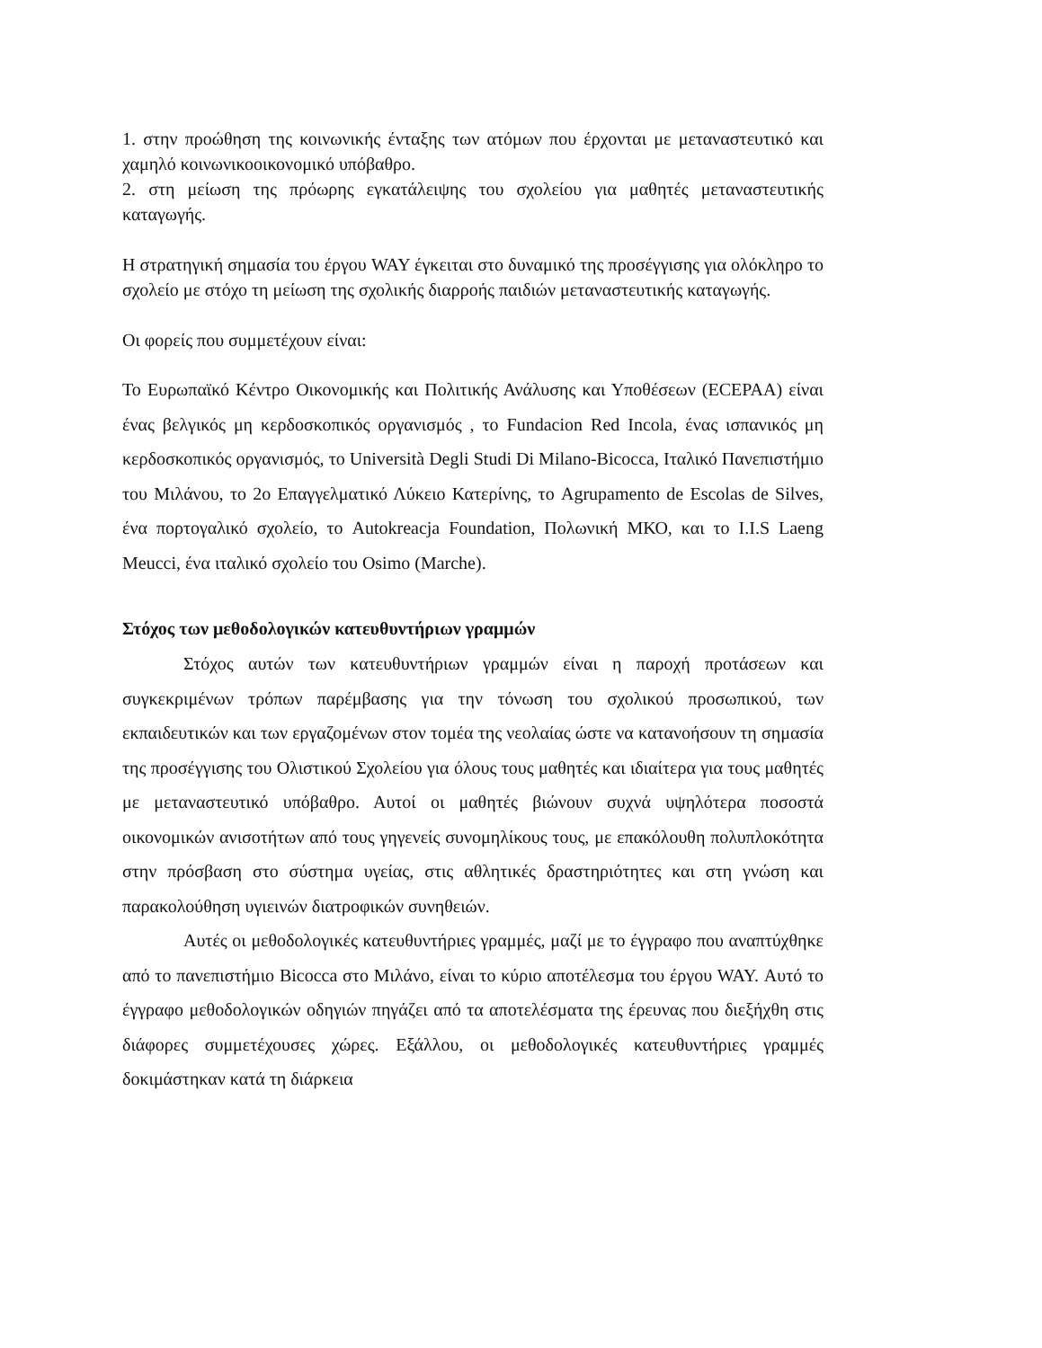1. στην προώθηση της κοινωνικής ένταξης των ατόμων που έρχονται με μεταναστευτικό και χαμηλό κοινωνικοοικονομικό υπόβαθρο.
2. στη μείωση της πρόωρης εγκατάλειψης του σχολείου για μαθητές μεταναστευτικής καταγωγής.
Η στρατηγική σημασία του έργου WAY έγκειται στο δυναμικό της προσέγγισης για ολόκληρο το σχολείο με στόχο τη μείωση της σχολικής διαρροής παιδιών μεταναστευτικής καταγωγής.
Οι φορείς που συμμετέχουν είναι:
Το Ευρωπαϊκό Κέντρο Οικονομικής και Πολιτικής Ανάλυσης και Υποθέσεων (ECEPAA) είναι ένας βελγικός μη κερδοσκοπικός οργανισμός , το Fundacion Red Incola, ένας ισπανικός μη κερδοσκοπικός οργανισμός, το Università Degli Studi Di Milano-Bicocca, Ιταλικό Πανεπιστήμιο του Μιλάνου, το 2ο Επαγγελματικό Λύκειο Κατερίνης, το Agrupamento de Escolas de Silves, ένα πορτογαλικό σχολείο, το Autokreacja Foundation, Πολωνική ΜΚΟ, και το I.I.S Laeng Meucci, ένα ιταλικό σχολείο του Osimo (Marche).
Στόχος των μεθοδολογικών κατευθυντήριων γραμμών
Στόχος αυτών των κατευθυντήριων γραμμών είναι η παροχή προτάσεων και συγκεκριμένων τρόπων παρέμβασης για την τόνωση του σχολικού προσωπικού, των εκπαιδευτικών και των εργαζομένων στον τομέα της νεολαίας ώστε να κατανοήσουν τη σημασία της προσέγγισης του Ολιστικού Σχολείου για όλους τους μαθητές και ιδιαίτερα για τους μαθητές με μεταναστευτικό υπόβαθρο. Αυτοί οι μαθητές βιώνουν συχνά υψηλότερα ποσοστά οικονομικών ανισοτήτων από τους γηγενείς συνομηλίκους τους, με επακόλουθη πολυπλοκότητα στην πρόσβαση στο σύστημα υγείας, στις αθλητικές δραστηριότητες και στη γνώση και παρακολούθηση υγιεινών διατροφικών συνηθειών.
Αυτές οι μεθοδολογικές κατευθυντήριες γραμμές, μαζί με το έγγραφο που αναπτύχθηκε από το πανεπιστήμιο Bicocca στο Μιλάνο, είναι το κύριο αποτέλεσμα του έργου WAY. Αυτό το έγγραφο μεθοδολογικών οδηγιών πηγάζει από τα αποτελέσματα της έρευνας που διεξήχθη στις διάφορες συμμετέχουσες χώρες. Εξάλλου, οι μεθοδολογικές κατευθυντήριες γραμμές δοκιμάστηκαν κατά τη διάρκεια